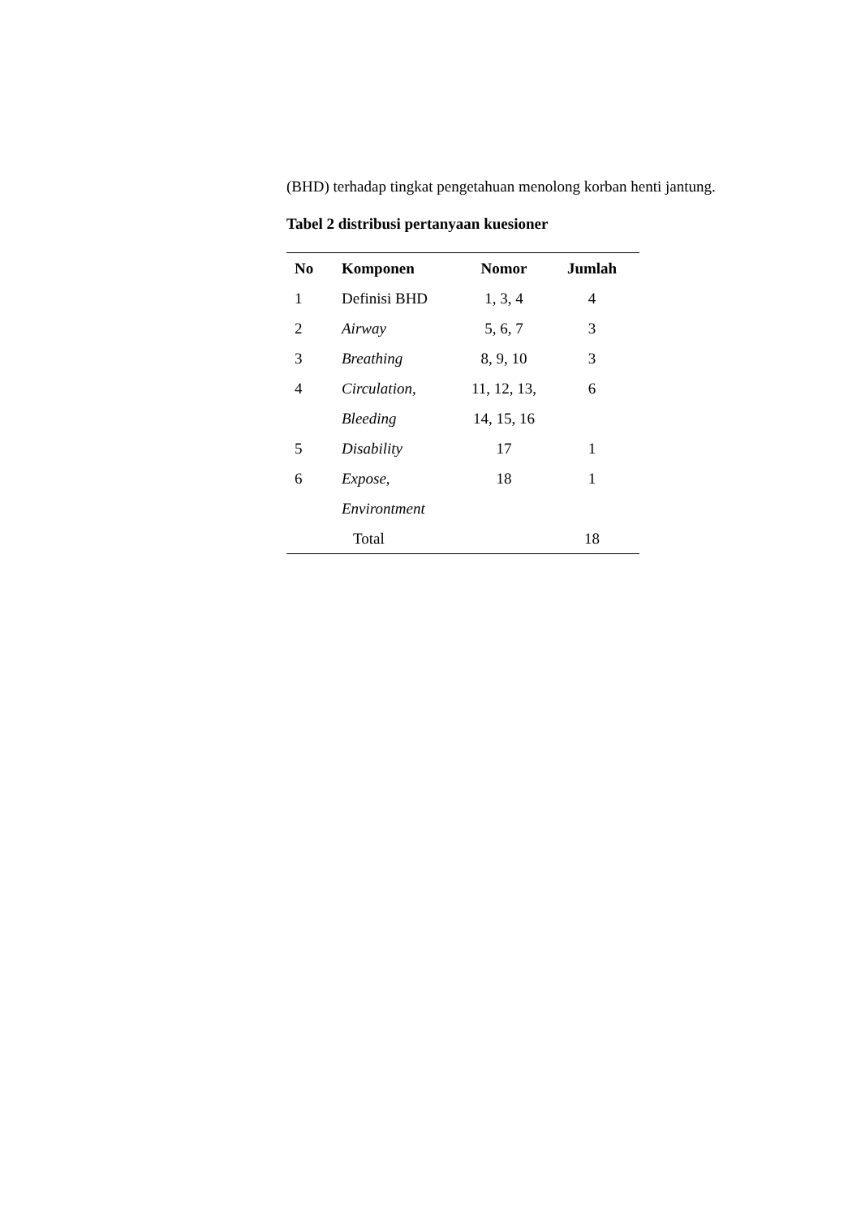(BHD) terhadap tingkat pengetahuan menolong korban henti jantung.
Tabel 2 distribusi pertanyaan kuesioner
| No | Komponen | Nomor | Jumlah |
| --- | --- | --- | --- |
| 1 | Definisi BHD | 1, 3, 4 | 4 |
| 2 | Airway | 5, 6, 7 | 3 |
| 3 | Breathing | 8, 9, 10 | 3 |
| 4 | Circulation, | 11, 12, 13, | 6 |
| | Bleeding | 14, 15, 16 | |
| 5 | Disability | 17 | 1 |
| 6 | Expose, | 18 | 1 |
| | Environtment | | |
| | Total | | 18 |